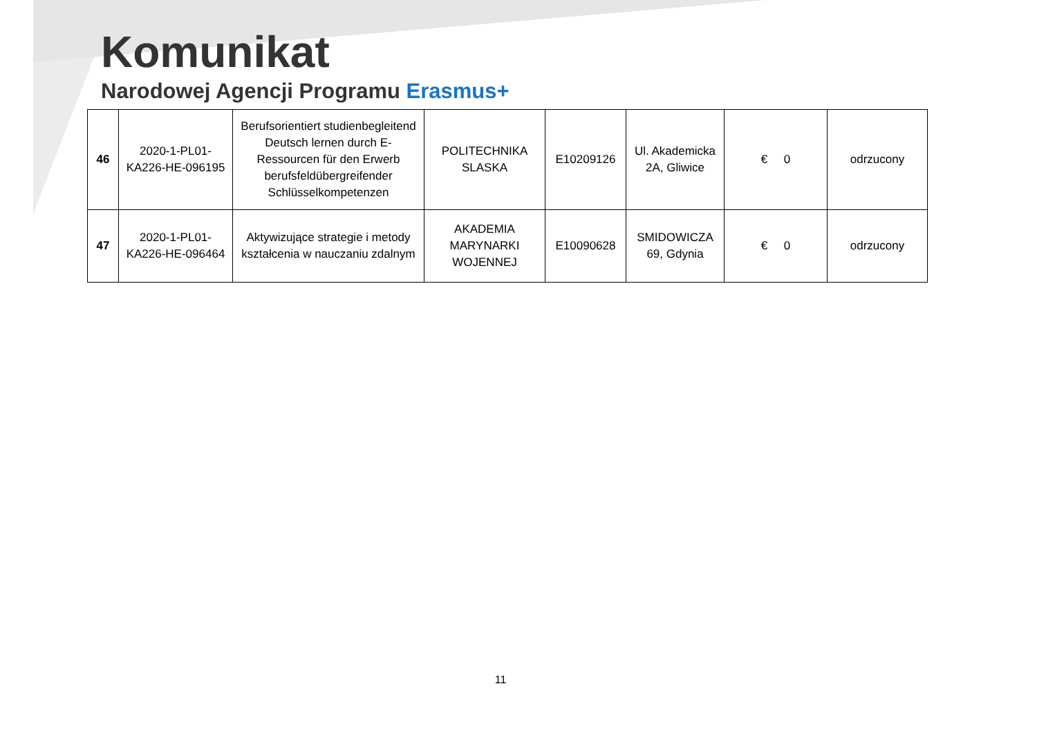Komunikat
Narodowej Agencji Programu Erasmus+
| 46 | 2020-1-PL01-KA226-HE-096195 | Berufsorientiert studienbegleitend Deutsch lernen durch E-Ressourcen für den Erwerb berufsfeldübergreifender Schlüsselkompetenzen | POLITECHNIKA SLASKA | E10209126 | Ul. Akademicka 2A, Gliwice | € 0 | odrzucony |
| 47 | 2020-1-PL01-KA226-HE-096464 | Aktywizujące strategie i metody kształcenia w nauczaniu zdalnym | AKADEMIA MARYNARKI WOJENNEJ | E10090628 | SMIDOWICZA 69, Gdynia | € 0 | odrzucony |
11